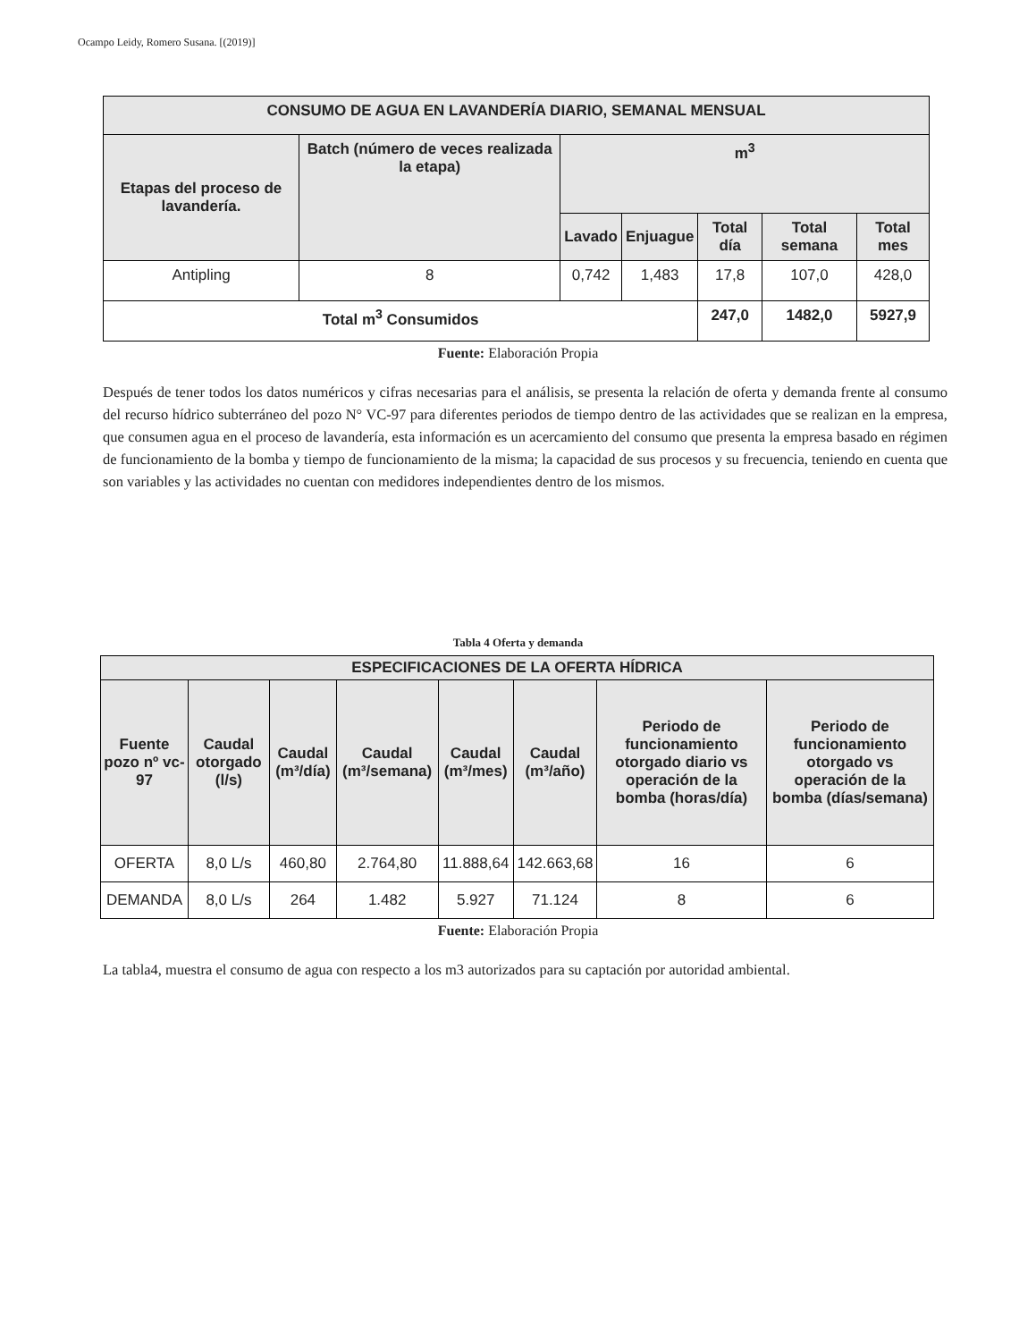Ocampo Leidy, Romero Susana. [(2019)]
| CONSUMO DE AGUA EN LAVANDERÍA DIARIO, SEMANAL MENSUAL | | | | | | |
| --- | --- | --- | --- | --- | --- | --- |
| Etapas del proceso de lavandería. | Batch (número de veces realizada la etapa) | m<sup>3</sup> | | | | |
| | | Lavado | Enjuague | Total día | Total semana | Total mes |
| Antipling | 8 | 0,742 | 1,483 | 17,8 | 107,0 | 428,0 |
| Total m<sup>3</sup> Consumidos | | | | 247,0 | 1482,0 | 5927,9 |
Fuente: Elaboración Propia
Después de tener todos los datos numéricos y cifras necesarias para el análisis, se presenta la relación de oferta y demanda frente al consumo del recurso hídrico subterráneo del pozo N° VC-97 para diferentes periodos de tiempo dentro de las actividades que se realizan en la empresa, que consumen agua en el proceso de lavandería, esta información es un acercamiento del consumo que presenta la empresa basado en régimen de funcionamiento de la bomba y tiempo de funcionamiento de la misma; la capacidad de sus procesos y su frecuencia, teniendo en cuenta que son variables y las actividades no cuentan con medidores independientes dentro de los mismos.
Tabla 4 Oferta y demanda
| ESPECIFICACIONES DE LA OFERTA HÍDRICA | | | | | | | |
| --- | --- | --- | --- | --- | --- | --- | --- |
| Fuente pozo nº vc- 97 | Caudal otorgado (l/s) | Caudal (m³/día) | Caudal (m³/semana) | Caudal (m³/mes) | Caudal (m³/año) | Periodo de funcionamiento otorgado diario vs operación de la bomba (horas/día) | Periodo de funcionamiento otorgado vs operación de la bomba (días/semana) |
| OFERTA | 8,0 L/s | 460,80 | 2.764,80 | 11.888,64 | 142.663,68 | 16 | 6 |
| DEMANDA | 8,0 L/s | 264 | 1.482 | 5.927 | 71.124 | 8 | 6 |
Fuente: Elaboración Propia
La tabla4, muestra el consumo de agua con respecto a los m3 autorizados para su captación por autoridad ambiental.